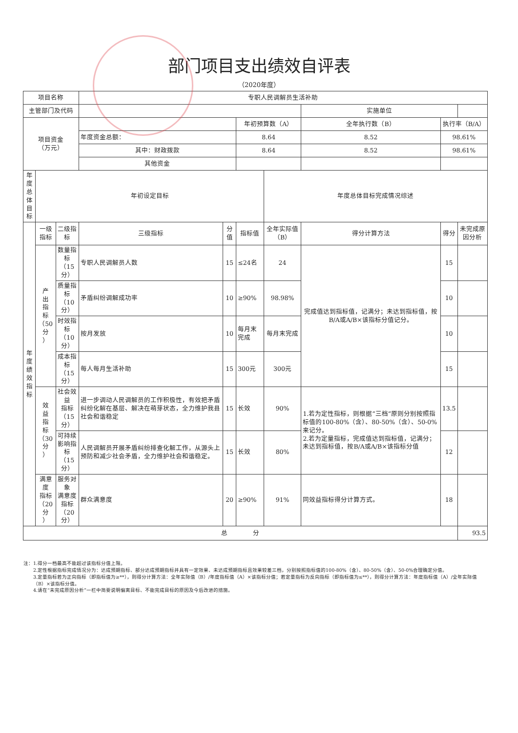部门项目支出绩效自评表
（2020年度）
| 项目名称 | | | 专职人民调解员生活补助 | | | | | | |
| 主管部门及代码 | | | | | | | 实施单位 | | |
| 项目资金 （万元） | | | | | 年初预算数（A） | | 全年执行数（B） | 执行率（B/A） | |
| | | | 年度资金总额： | | 8.64 | | 8.52 | 98.61% | |
| | | | 其中：财政拨款 | | 8.64 | | 8.52 | 98.61% | |
| | | | 其他资金 | | | | | | |
| 年度 总体 目标 | 年初设定目标 | | | | | 年度总体目标完成情况综述 | | | |
| 年 度 绩 效 指 标 | 一级 指标 | 二级指标 | 三级指标 | 分值 | 指标值 | 全年实际值（B） | 得分计算方法 | 得分 | 未完成原因分析 |
| | 产 出 指 标 （50分 ） | 数量指标 （15分） | 专职人民调解员人数 | 15 | ≤24名 | 24 | 完成值达到指标值，记满分；未达到指标值，按B/A或A/B×该指标分值记分。 | 15 | |
| | | 质量指标 （10分） | 矛盾纠纷调解成功率 | 10 | ≥90% | 98.98% | | 10 | |
| | | 时效指标 （10分） | 按月发放 | 10 | 每月末完成 | 每月末完成 | | 10 | |
| | | 成本指标 （15分） | 每人每月生活补助 | 15 | 300元 | 300元 | | 15 | |
| | 效 益 指 标 （30分 ） | 社会效益 指标 （15分） | 进一步调动人民调解员的工作积极性，有效把矛盾纠纷化解在基层、解决在萌芽状态，全力维护我县社会和谐稳定 | 15 | 长效 | 90% | 1.若为定性指标，则根据“三档”原则分别按照指标值的100-80%（含）、80-50%（含）、50-0%来记分。 2.若为定量指标，完成值达到指标值，记满分；未达到指标值，按B/A或A/B×该指标分值 | 13.5 | |
| | | 可持续 影响指标 （15分） | 人民调解员开展矛盾纠纷排查化解工作，从源头上预防和减少社会矛盾，全力维护社会和谐稳定。 | 15 | 长效 | 80% | | 12 | |
| | 满意度 指标 （20分 ） | 服务对象 满意度 指标 （20分） | 群众满意度 | 20 | ≥90% | 91% | 同效益指标得分计算方式。 | 18 | |
| 总 分 | | | | | | | | | 93.5 |
注：1.得分一档最高不能超过该指标分值上限。
2.定性根据指标完成情况分为：达成预期指标、部分达成预期指标并具有一定效果、未达成预期指标且效果较差三档，分别按照指标值的100-80%（含）、80-50%（含）、50-0%合理确定分值。
3.定量指标若为正向指标（即指标值为≥**），则得分计算方法：全年实际值（B）/年度指标值（A）×该指标分值；若定量指标为反向指标（即指标值为≤**），则得分计算方法：年度指标值（A）/全年实际值（B）×该指标分值。
4.请在“未完成原因分析”一栏中简要说明偏离目标、不能完成目标的原因及今后改进的措施。